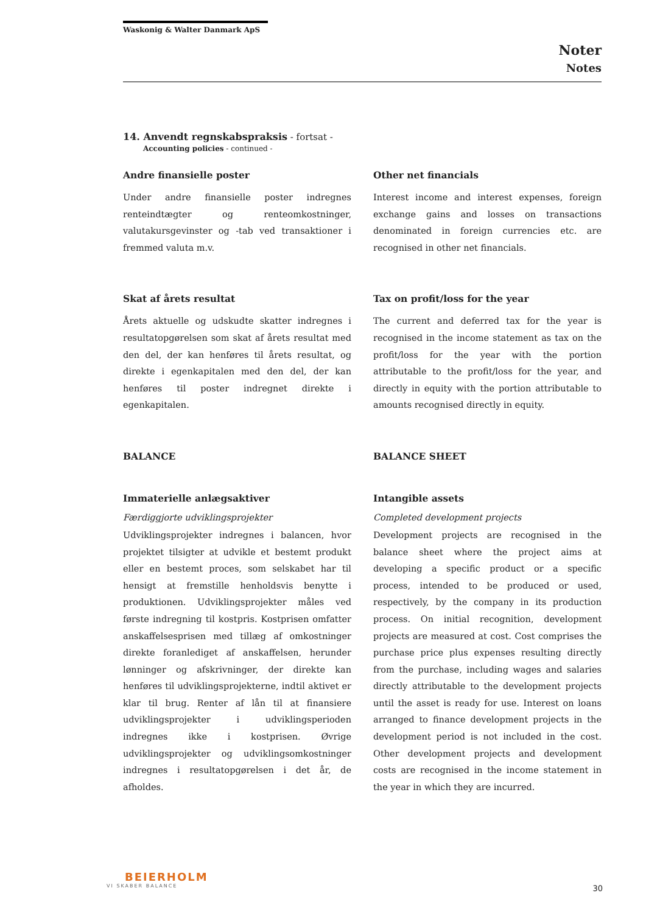Waskonig & Walter Danmark ApS
Noter
Notes
14. Anvendt regnskabspraksis - fortsat -
Accounting policies - continued -
Andre finansielle poster
Under andre finansielle poster indregnes renteindtægter og renteomkostninger, valutakursgevinster og -tab ved transaktioner i fremmed valuta m.v.
Other net financials
Interest income and interest expenses, foreign exchange gains and losses on transactions denominated in foreign currencies etc. are recognised in other net financials.
Skat af årets resultat
Årets aktuelle og udskudte skatter indregnes i resultatopgørelsen som skat af årets resultat med den del, der kan henføres til årets resultat, og direkte i egenkapitalen med den del, der kan henføres til poster indregnet direkte i egenkapitalen.
Tax on profit/loss for the year
The current and deferred tax for the year is recognised in the income statement as tax on the profit/loss for the year with the portion attributable to the profit/loss for the year, and directly in equity with the portion attributable to amounts recognised directly in equity.
BALANCE BALANCE SHEET
Immaterielle anlægsaktiver
Færdiggjorte udviklingsprojekter
Udviklingsprojekter indregnes i balancen, hvor projektet tilsigter at udvikle et bestemt produkt eller en bestemt proces, som selskabet har til hensigt at fremstille henholdsvis benytte i produktionen. Udviklingsprojekter måles ved første indregning til kostpris. Kostprisen omfatter anskaffelsesprisen med tillæg af omkostninger direkte foranlediget af anskaffelsen, herunder lønninger og afskrivninger, der direkte kan henføres til udviklingsprojekterne, indtil aktivet er klar til brug. Renter af lån til at finansiere udviklingsprojekter i udviklingsperioden indregnes ikke i kostprisen. Øvrige udviklingsprojekter og udviklingsomkostninger indregnes i resultatopgørelsen i det år, de afholdes.
Intangible assets
Completed development projects
Development projects are recognised in the balance sheet where the project aims at developing a specific product or a specific process, intended to be produced or used, respectively, by the company in its production process. On initial recognition, development projects are measured at cost. Cost comprises the purchase price plus expenses resulting directly from the purchase, including wages and salaries directly attributable to the development projects until the asset is ready for use. Interest on loans arranged to finance development projects in the development period is not included in the cost. Other development projects and development costs are recognised in the income statement in the year in which they are incurred.
BEIERHOLM
VI SKABER BALANCE
30